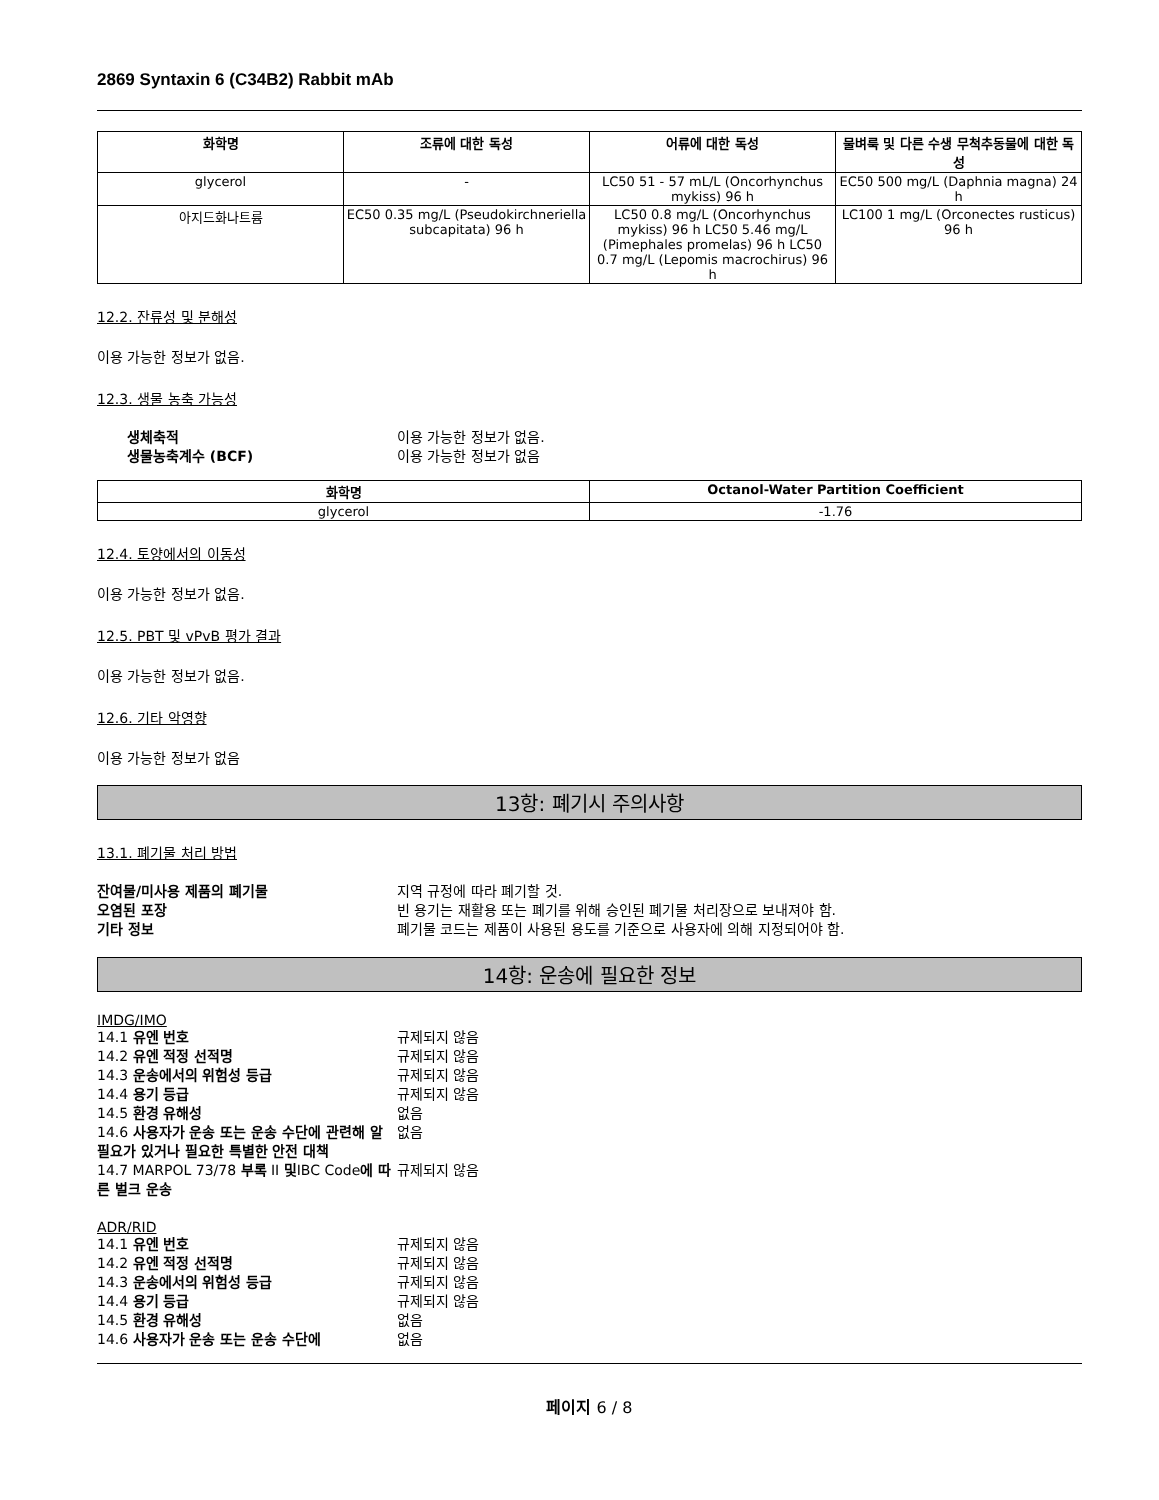2869 Syntaxin 6 (C34B2) Rabbit mAb
| 화학명 | 조류에 대한 독성 | 어류에 대한 독성 | 물벼룩 및 다른 수생 무척추동물에 대한 독성 |
| --- | --- | --- | --- |
| glycerol | - | LC50 51 - 57 mL/L (Oncorhynchus mykiss) 96 h | EC50 500 mg/L (Daphnia magna) 24 h |
| 아지드화나트륨 | EC50 0.35 mg/L (Pseudokirchneriella subcapitata) 96 h | LC50 0.8 mg/L (Oncorhynchus mykiss) 96 h LC50 5.46 mg/L (Pimephales promelas) 96 h LC50 0.7 mg/L (Lepomis macrochirus) 96 h | LC100 1 mg/L (Orconectes rusticus) 96 h |
12.2. 잔류성 및 분해성
이용 가능한 정보가 없음.
12.3. 생물 농축 가능성
생체축적 이용 가능한 정보가 없음. 생물농축계수 (BCF) 이용 가능한 정보가 없음
| 화학명 | Octanol-Water Partition Coefficient |
| --- | --- |
| glycerol | -1.76 |
12.4. 토양에서의 이동성
이용 가능한 정보가 없음.
12.5. PBT 및 vPvB 평가 결과
이용 가능한 정보가 없음.
12.6. 기타 악영향
이용 가능한 정보가 없음
13항: 폐기시 주의사항
13.1. 폐기물 처리 방법
잔여물/미사용 제품의 폐기물 지역 규정에 따라 폐기할 것. 오염된 포장 빈 용기는 재활용 또는 폐기를 위해 승인된 폐기물 처리장으로 보내져야 함. 기타 정보 폐기물 코드는 제품이 사용된 용도를 기준으로 사용자에 의해 지정되어야 함.
14항: 운송에 필요한 정보
IMDG/IMO
14.1 유엔 번호 규제되지 않음 14.2 유엔 적정 선적명 규제되지 않음 14.3 운송에서의 위험성 등급 규제되지 않음 14.4 용기 등급 규제되지 않음 14.5 환경 유해성 없음 14.6 사용자가 운송 또는 운송 수단에 관련해 알 필요가 있거나 필요한 특별한 안전 대책 없음 14.7 MARPOL 73/78 부록 II 및IBC Code에 따른 벌크 운송 규제되지 않음
ADR/RID
14.1 유엔 번호 규제되지 않음 14.2 유엔 적정 선적명 규제되지 않음 14.3 운송에서의 위험성 등급 규제되지 않음 14.4 용기 등급 규제되지 않음 14.5 환경 유해성 없음 14.6 사용자가 운송 또는 운송 수단에 없음
페이지 6 / 8